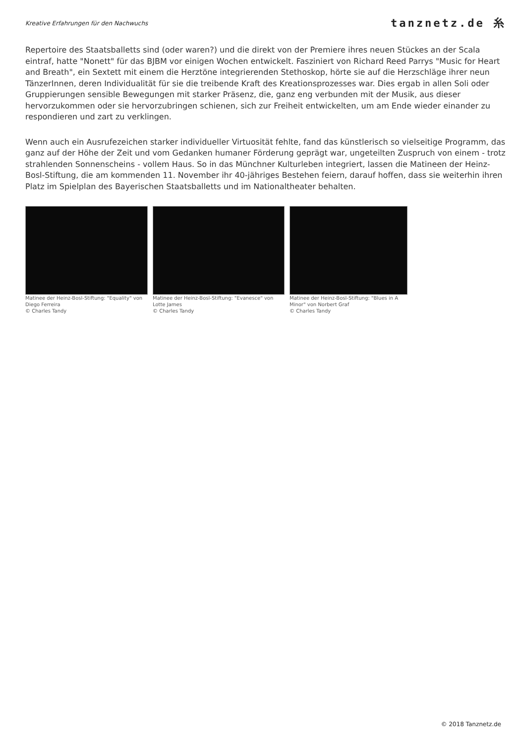Kreative Erfahrungen für den Nachwuchs
tanznetz.de ⽷
Repertoire des Staatsballetts sind (oder waren?) und die direkt von der Premiere ihres neuen Stückes an der Scala eintraf, hatte "Nonett" für das BJBM vor einigen Wochen entwickelt. Fasziniert von Richard Reed Parrys "Music for Heart and Breath", ein Sextett mit einem die Herztöne integrierenden Stethoskop, hörte sie auf die Herzschläge ihrer neun TänzerInnen, deren Individualität für sie die treibende Kraft des Kreationsprozesses war. Dies ergab in allen Soli oder Gruppierungen sensible Bewegungen mit starker Präsenz, die, ganz eng verbunden mit der Musik, aus dieser hervorzukommen oder sie hervorzubringen schienen, sich zur Freiheit entwickelten, um am Ende wieder einander zu respondieren und zart zu verklingen.
Wenn auch ein Ausrufezeichen starker individueller Virtuosität fehlte, fand das künstlerisch so vielseitige Programm, das ganz auf der Höhe der Zeit und vom Gedanken humaner Förderung geprägt war, ungeteilten Zuspruch von einem - trotz strahlenden Sonnenscheins - vollem Haus. So in das Münchner Kulturleben integriert, lassen die Matineen der Heinz-Bosl-Stiftung, die am kommenden 11. November ihr 40-jähriges Bestehen feiern, darauf hoffen, dass sie weiterhin ihren Platz im Spielplan des Bayerischen Staatsballetts und im Nationaltheater behalten.
Matinee der Heinz-Bosl-Stiftung: "Equality" von Diego Ferreira
© Charles Tandy
Matinee der Heinz-Bosl-Stiftung: "Evanesce" von Lotte James
© Charles Tandy
Matinee der Heinz-Bosl-Stiftung: "Blues in A Minor" von Norbert Graf
© Charles Tandy
© 2018 Tanznetz.de